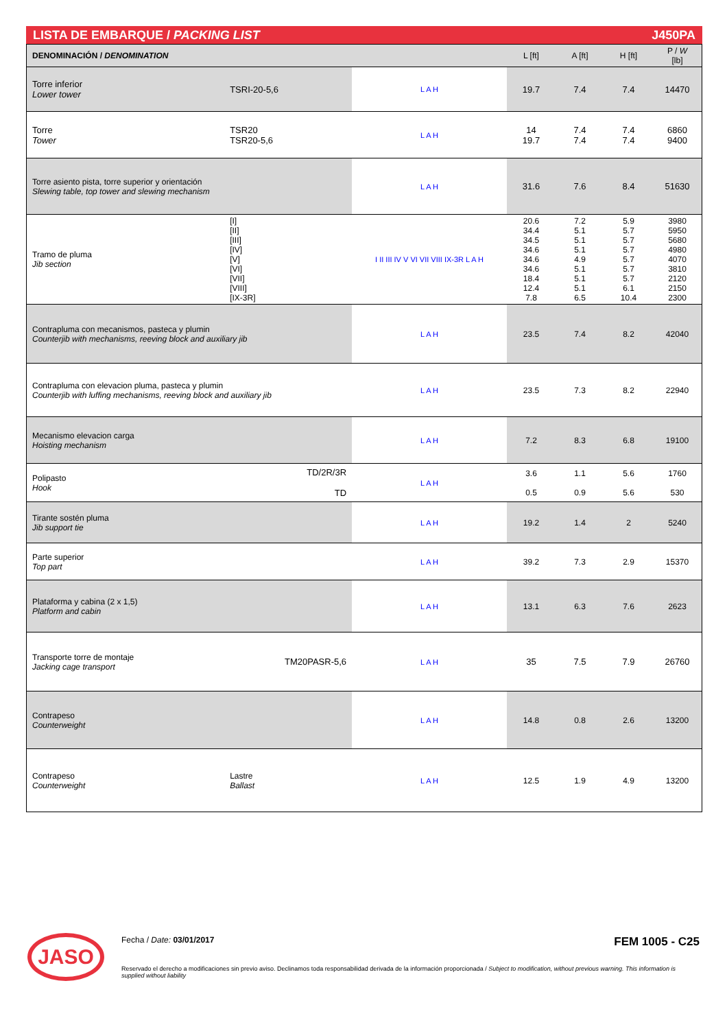LISTA DE EMBARQUE / PACKING LIST J450PA
| DENOMINACIÓN / DENOMINATION | | | L [ft] | A [ft] | H [ft] | P / W [lb] |
| --- | --- | --- | --- | --- | --- | --- |
| Torre inferior Lower tower | TSRI-20-5,6 | L A H | 19.7 | 7.4 | 7.4 | 14470 |
| Torre Tower | TSR20 TSR20-5,6 | L A H | 14 19.7 | 7.4 7.4 | 7.4 7.4 | 6860 9400 |
| Torre asiento pista, torre superior y orientación Slewing table, top tower and slewing mechanism | | L A H | 31.6 | 7.6 | 8.4 | 51630 |
| Tramo de pluma Jib section | [I] [II] [III] [IV] [V] [VI] [VII] [VIII] [IX-3R] | I II III IV V VI VII VIII IX-3R L A H | 20.6 34.4 34.5 34.6 34.6 34.6 18.4 12.4 7.8 | 7.2 5.1 5.1 5.1 4.9 5.1 5.1 5.1 6.5 | 5.9 5.7 5.7 5.7 5.7 5.7 5.7 6.1 10.4 | 3980 5950 5680 4980 4070 3810 2120 2150 2300 |
| Contrapluma con mecanismos, pasteca y plumin Counterjib with mechanisms, reeving block and auxiliary jib | | L A H | 23.5 | 7.4 | 8.2 | 42040 |
| Contrapluma con elevacion pluma, pasteca y plumin Counterjib with luffing mechanisms, reeving block and auxiliary jib | | L A H | 23.5 | 7.3 | 8.2 | 22940 |
| Mecanismo elevacion carga Hoisting mechanism | | L A H | 7.2 | 8.3 | 6.8 | 19100 |
| Polipasto Hook | TD/2R/3R TD | L A H | 3.6 0.5 | 1.1 0.9 | 5.6 5.6 | 1760 530 |
| Tirante sostén pluma Jib support tie | | L A H | 19.2 | 1.4 | 2 | 5240 |
| Parte superior Top part | | L A H | 39.2 | 7.3 | 2.9 | 15370 |
| Plataforma y cabina (2 x 1,5) Platform and cabin | | L A H | 13.1 | 6.3 | 7.6 | 2623 |
| Transporte torre de montaje Jacking cage transport | TM20PASR-5,6 | L A H | 35 | 7.5 | 7.9 | 26760 |
| Contrapeso Counterweight | | L A H | 14.8 | 0.8 | 2.6 | 13200 |
| Contrapeso Counterweight | Lastre Ballast | L A H | 12.5 | 1.9 | 4.9 | 13200 |
JASO
Fecha / Date: 03/01/2017 FEM 1005 - C25
Reservado el derecho a modificaciones sin previo aviso. Declinamos toda responsabilidad derivada de la información proporcionada / Subject to modification, without previous warning. This information is supplied without liability